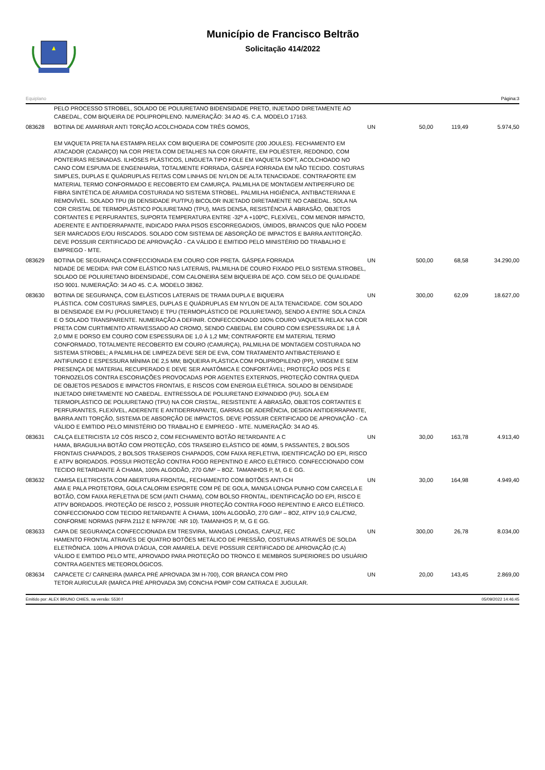Município de Francisco Beltrão
Solicitação 414/2022
Equiplano Página:3
| | PELO PROCESSO STROBEL, SOLADO DE POLIURETANO BIDENSIDADE PRETO, INJETADO DIRETAMENTE AO CABEDAL, COM BIQUEIRA DE POLIPROPILENO. NUMERAÇÃO: 34 AO 45. C.A. MODELO 17163. | | | | |
| 083628 | BOTINA DE AMARRAR ANTI TORÇÃO ACOLCHOADA COM TRÊS GOMOS, EM VAQUETA PRETA NA ESTAMPA RELAX COM BIQUEIRA DE COMPOSITE (200 JOULES). FECHAMENTO EM ATACADOR (CADARÇO) NA COR PRETA COM DETALHES NA COR GRAFITE, EM POLIÉSTER, REDONDO, COM PONTEIRAS RESINADAS. ILHÓSES PLÁSTICOS, LINGUETA TIPO FOLE EM VAQUETA SOFT, ACOLCHOADO NO CANO COM ESPUMA DE ENGENHARIA, TOTALMENTE FORRADA, GÁSPEA FORRADA EM NÃO TECIDO. COSTURAS SIMPLES, DUPLAS E QUÁDRUPLAS FEITAS COM LINHAS DE NYLON DE ALTA TENACIDADE. CONTRAFORTE EM MATERIAL TERMO CONFORMADO E RECOBERTO EM CAMURÇA. PALMILHA DE MONTAGEM ANTIPERFURO DE FIBRA SINTÉTICA DE ARAMIDA COSTURADA NO SISTEMA STROBEL. PALMILHA HIGIÊNICA, ANTIBACTERIANA E REMOVÍVEL. SOLADO TPU (BI DENSIDADE PU/TPU) BICOLOR INJETADO DIRETAMENTE NO CABEDAL. SOLA NA COR CRISTAL DE TERMOPLÁSTICO POLIURETANO (TPU), MAIS DENSA, RESISTÊNCIA À ABRASÃO, OBJETOS CORTANTES E PERFURANTES, SUPORTA TEMPERATURA ENTRE -32º A +100ºC, FLEXÍVEL, COM MENOR IMPACTO, ADERENTE E ANTIDERRAPANTE, INDICADO PARA PISOS ESCORREGADIOS, ÚMIDOS, BRANCOS QUE NÃO PODEM SER MARCADOS E/OU RISCADOS. SOLADO COM SISTEMA DE ABSORÇÃO DE IMPACTOS E BARRA ANTITORÇÃO. DEVE POSSUIR CERTIFICADO DE APROVAÇÃO - CA VÁLIDO E EMITIDO PELO MINISTÉRIO DO TRABALHO E EMPREGO - MTE. | UN | 50,00 | 119,49 | 5.974,50 |
| 083629 | BOTINA DE SEGURANÇA CONFECCIONADA EM COURO COR PRETA. GÁSPEA FORRADA NIDADE DE MEDIDA: PAR COM ELÁSTICO NAS LATERAIS, PALMILHA DE COURO FIXADO PELO SISTEMA STROBEL, SOLADO DE POLIURETANO BIDENSIDADE, COM CALONEIRA SEM BIQUEIRA DE AÇO. COM SELO DE QUALIDADE ISO 9001. NUMERAÇÃO: 34 AO 45. C.A. MODELO 38362. | UN | 500,00 | 68,58 | 34.290,00 |
| 083630 | BOTINA DE SEGURANÇA, COM ELÁSTICOS LATERAIS DE TRAMA DUPLA E BIQUEIRA PLÁSTICA. COM COSTURAS SIMPLES, DUPLAS E QUÁDRUPLAS EM NYLON DE ALTA TENACIDADE. COM SOLADO BI DENSIDADE EM PU (POLIURETANO) E TPU (TERMOPLÁSTICO DE POLIURETANO), SENDO A ENTRE SOLA CINZA E O SOLADO TRANSPARENTE. NUMERAÇÃO A DEFINIR. CONFECCIONADO 100% COURO VAQUETA RELAX NA COR PRETA COM CURTIMENTO ATRAVESSADO AO CROMO, SENDO CABEDAL EM COURO COM ESPESSURA DE 1,8 À 2,0 MM E DORSO EM COURO COM ESPESSURA DE 1,0 À 1,2 MM; CONTRAFORTE EM MATERIAL TERMO CONFORMADO, TOTALMENTE RECOBERTO EM COURO (CAMURÇA), PALMILHA DE MONTAGEM COSTURADA NO SISTEMA STROBEL; A PALMILHA DE LIMPEZA DEVE SER DE EVA, COM TRATAMENTO ANTIBACTERIANO E ANTIFUNGO E ESPESSURA MÍNIMA DE 2,5 MM; BIQUEIRA PLÁSTICA COM POLIPROPILENO (PP), VIRGEM E SEM PRESENÇA DE MATERIAL RECUPERADO E DEVE SER ANATÔMICA E CONFORTÁVEL; PROTEÇÃO DOS PÉS E TORNOZELOS CONTRA ESCORIAÇÕES PROVOCADAS POR AGENTES EXTERNOS, PROTEÇÃO CONTRA QUEDA DE OBJETOS PESADOS E IMPACTOS FRONTAIS, E RISCOS COM ENERGIA ELÉTRICA. SOLADO BI DENSIDADE INJETADO DIRETAMENTE NO CABEDAL. ENTRESSOLA DE POLIURETANO EXPANDIDO (PU). SOLA EM TERMOPLÁSTICO DE POLIURETANO (TPU) NA COR CRISTAL, RESISTENTE À ABRASÃO, OBJETOS CORTANTES E PERFURANTES, FLEXÍVEL, ADERENTE E ANTIDERRAPANTE, GARRAS DE ADERÊNCIA, DESIGN ANTIDERRAPANTE, BARRA ANTI TORÇÃO, SISTEMA DE ABSORÇÃO DE IMPACTOS. DEVE POSSUIR CERTIFICADO DE APROVAÇÃO - CA VÁLIDO E EMITIDO PELO MINISTÉRIO DO TRABALHO E EMPREGO - MTE. NUMERAÇÃO: 34 AO 45. | UN | 300,00 | 62,09 | 18.627,00 |
| 083631 | CALÇA ELETRICISTA 1/2 CÓS RISCO 2, COM FECHAMENTO BOTÃO RETARDANTE A C HAMA, BRAGUILHA BOTÃO COM PROTEÇÃO, CÓS TRASEIRO ELÁSTICO DE 40MM, 5 PASSANTES, 2 BOLSOS FRONTAIS CHAPADOS, 2 BOLSOS TRASEIROS CHAPADOS, COM FAIXA REFLETIVA, IDENTIFICAÇÃO DO EPI, RISCO E ATPV BORDADOS. POSSUI PROTEÇÃO CONTRA FOGO REPENTINO E ARCO ELÉTRICO. CONFECCIONADO COM TECIDO RETARDANTE À CHAMA, 100% ALGODÃO, 270 G/M² – 8OZ. TAMANHOS P, M, G E GG. | UN | 30,00 | 163,78 | 4.913,40 |
| 083632 | CAMISA ELETRICISTA COM ABERTURA FRONTAL, FECHAMENTO COM BOTÕES ANTI-CH AMA E PALA PROTETORA, GOLA CALORIM ESPORTE COM PÉ DE GOLA, MANGA LONGA PUNHO COM CARCELA E BOTÃO, COM FAIXA REFLETIVA DE 5CM (ANTI CHAMA), COM BOLSO FRONTAL, IDENTIFICAÇÃO DO EPI, RISCO E ATPV BORDADOS. PROTEÇÃO DE RISCO 2, POSSUIR PROTEÇÃO CONTRA FOGO REPENTINO E ARCO ELÉTRICO. CONFECCIONADO COM TECIDO RETARDANTE À CHAMA, 100% ALGODÃO, 270 G/M² – 8OZ, ATPV 10,9 CAL/CM2, CONFORME NORMAS (NFPA 2112 E NFPA70E -NR 10). TAMANHOS P, M, G E GG. | UN | 30,00 | 164,98 | 4.949,40 |
| 083633 | CAPA DE SEGURANÇA CONFECCIONADA EM TRESVIRA, MANGAS LONGAS, CAPUZ, FEC HAMENTO FRONTAL ATRAVÉS DE QUATRO BOTÕES METÁLICO DE PRESSÃO, COSTURAS ATRAVÉS DE SOLDA ELETRÔNICA. 100% A PROVA D'ÁGUA, COR AMARELA. DEVE POSSUIR CERTIFICADO DE APROVAÇÃO (C.A) VÁLIDO E EMITIDO PELO MTE, APROVADO PARA PROTEÇÃO DO TRONCO E MEMBROS SUPERIORES DO USUÁRIO CONTRA AGENTES METEOROLÓGICOS. | UN | 300,00 | 26,78 | 8.034,00 |
| 083634 | CAPACETE C/ CARNEIRA (MARCA PRÉ APROVADA 3M H-700), COR BRANCA COM PRO TETOR AURICULAR (MARCA PRÉ APROVADA 3M) CONCHA POMP COM CATRACA E JUGULAR. | UN | 20,00 | 143,45 | 2.869,00 |
Emitido por: ALEX BRUNO CHIES, na versão: 5530 f 05/09/2022 14:46:45